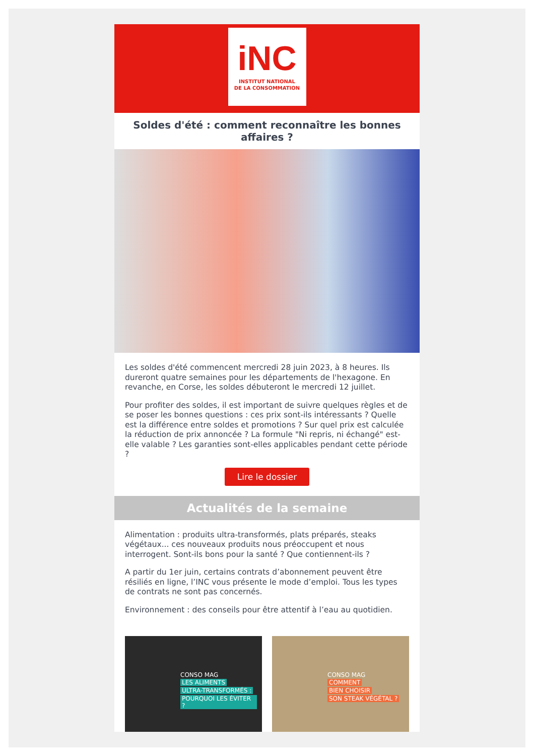iNC
INSTITUT NATIONAL
DE LA CONSOMMATION
Soldes d'été : comment reconnaître les bonnes affaires ?
Les soldes d'été commencent mercredi 28 juin 2023, à 8 heures. Ils dureront quatre semaines pour les départements de l'hexagone. En revanche, en Corse, les soldes débuteront le mercredi 12 juillet.
Pour profiter des soldes, il est important de suivre quelques règles et de se poser les bonnes questions : ces prix sont-ils intéressants ? Quelle est la différence entre soldes et promotions ? Sur quel prix est calculée la réduction de prix annoncée ? La formule "Ni repris, ni échangé" est-elle valable ? Les garanties sont-elles applicables pendant cette période ?
Lire le dossier
Actualités de la semaine
Alimentation : produits ultra-transformés, plats préparés, steaks végétaux... ces nouveaux produits nous préoccupent et nous interrogent. Sont-ils bons pour la santé ? Que contiennent-ils ?
A partir du 1er juin, certains contrats d’abonnement peuvent être résiliés en ligne, l’INC vous présente le mode d’emploi. Tous les types de contrats ne sont pas concernés.
Environnement : des conseils pour être attentif à l’eau au quotidien.
CONSO MAG
LES ALIMENTS
ULTRA-TRANSFORMÉS :
POURQUOI LES ÉVITER ?
CONSO MAG
COMMENT
BIEN CHOISIR
SON STEAK VÉGÉTAL ?